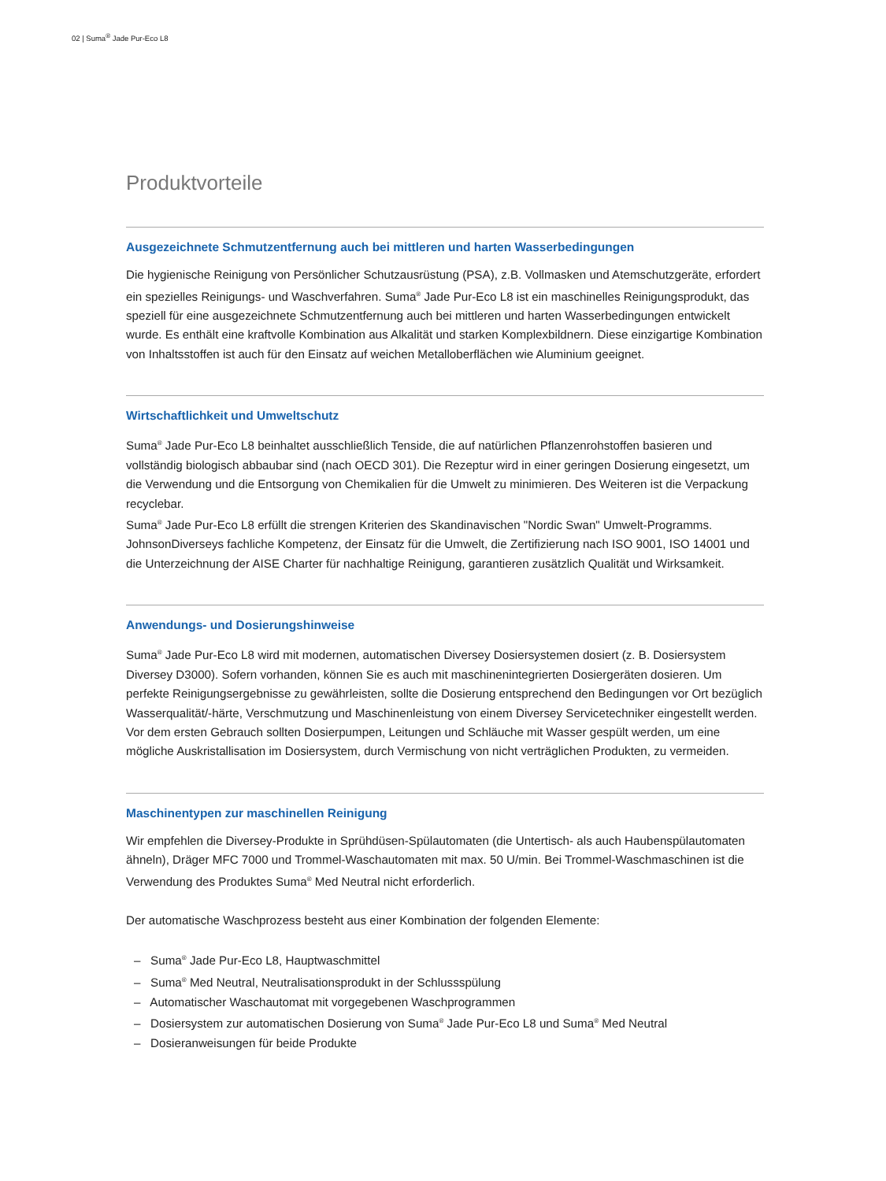02 | Suma<sup>®</sup> Jade Pur-Eco L8
Produktvorteile
Ausgezeichnete Schmutzentfernung auch bei mittleren und harten Wasserbedingungen
Die hygienische Reinigung von Persönlicher Schutzausrüstung (PSA), z.B. Vollmasken und Atemschutzgeräte, erfordert ein spezielles Reinigungs- und Waschverfahren. Suma<sup>®</sup> Jade Pur-Eco L8 ist ein maschinelles Reinigungsprodukt, das speziell für eine ausgezeichnete Schmutzentfernung auch bei mittleren und harten Wasserbedingungen entwickelt wurde. Es enthält eine kraftvolle Kombination aus Alkalität und starken Komplexbildnern. Diese einzigartige Kombination von Inhaltsstoffen ist auch für den Einsatz auf weichen Metalloberflächen wie Aluminium geeignet.
Wirtschaftlichkeit und Umweltschutz
Suma<sup>®</sup> Jade Pur-Eco L8 beinhaltet ausschließlich Tenside, die auf natürlichen Pflanzenrohstoffen basieren und vollständig biologisch abbaubar sind (nach OECD 301). Die Rezeptur wird in einer geringen Dosierung eingesetzt, um die Verwendung und die Entsorgung von Chemikalien für die Umwelt zu minimieren. Des Weiteren ist die Verpackung recyclebar.
Suma<sup>®</sup> Jade Pur-Eco L8 erfüllt die strengen Kriterien des Skandinavischen "Nordic Swan" Umwelt-Programms. JohnsonDiverseys fachliche Kompetenz, der Einsatz für die Umwelt, die Zertifizierung nach ISO 9001, ISO 14001 und die Unterzeichnung der AISE Charter für nachhaltige Reinigung, garantieren zusätzlich Qualität und Wirksamkeit.
Anwendungs- und Dosierungshinweise
Suma<sup>®</sup> Jade Pur-Eco L8 wird mit modernen, automatischen Diversey Dosiersystemen dosiert (z. B. Dosiersystem Diversey D3000). Sofern vorhanden, können Sie es auch mit maschinenintegrierten Dosiergeräten dosieren. Um perfekte Reinigungsergebnisse zu gewährleisten, sollte die Dosierung entsprechend den Bedingungen vor Ort bezüglich Wasserqualität/-härte, Verschmutzung und Maschinenleistung von einem Diversey Servicetechniker eingestellt werden. Vor dem ersten Gebrauch sollten Dosierpumpen, Leitungen und Schläuche mit Wasser gespült werden, um eine mögliche Auskristallisation im Dosiersystem, durch Vermischung von nicht verträglichen Produkten, zu vermeiden.
Maschinentypen zur maschinellen Reinigung
Wir empfehlen die Diversey-Produkte in Sprühdüsen-Spülautomaten (die Untertisch- als auch Haubenspülautomaten ähneln), Dräger MFC 7000 und Trommel-Waschautomaten mit max. 50 U/min. Bei Trommel-Waschmaschinen ist die Verwendung des Produktes Suma<sup>®</sup> Med Neutral nicht erforderlich.
Der automatische Waschprozess besteht aus einer Kombination der folgenden Elemente:
– Suma<sup>®</sup> Jade Pur-Eco L8, Hauptwaschmittel
– Suma<sup>®</sup> Med Neutral, Neutralisationsprodukt in der Schlussspülung
– Automatischer Waschautomat mit vorgegebenen Waschprogrammen
– Dosiersystem zur automatischen Dosierung von Suma<sup>®</sup> Jade Pur-Eco L8 und Suma<sup>®</sup> Med Neutral
– Dosieranweisungen für beide Produkte